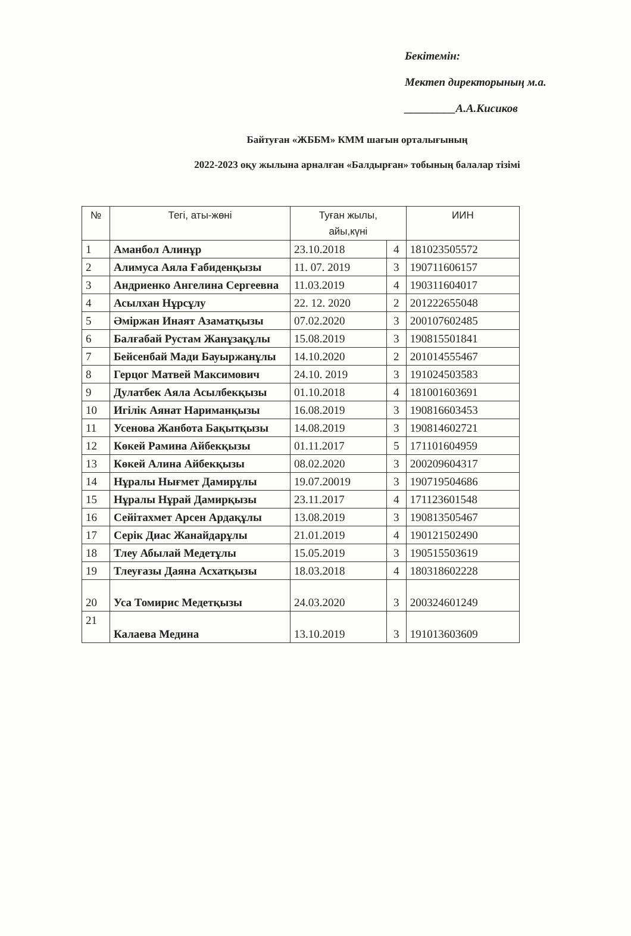Бекітемін:
Мектеп директорының м.а.
_________А.А.Кисиков
Байтуған «ЖББМ» КММ шағын орталығының
2022-2023 оқу жылына арналған «Балдырған» тобының балалар тізімі
| № | Тегі, аты-жөні | Туған жылы, айы,күні | | ИИН |
| --- | --- | --- | --- | --- |
| 1 | Аманбол Алинұр | 23.10.2018 | 4 | 181023505572 |
| 2 | Алимуса Аяла Ғабиденқызы | 11. 07. 2019 | 3 | 190711606157 |
| 3 | Андриенко Ангелина Сергеевна | 11.03.2019 | 4 | 190311604017 |
| 4 | Асылхан Нұрсұлу | 22. 12. 2020 | 2 | 201222655048 |
| 5 | Әміржан Инаят Азаматқызы | 07.02.2020 | 3 | 200107602485 |
| 6 | Балғабай Рустам Жанұзақұлы | 15.08.2019 | 3 | 190815501841 |
| 7 | Бейсенбай Мади Бауыржанұлы | 14.10.2020 | 2 | 201014555467 |
| 8 | Герцог Матвей Максимович | 24.10. 2019 | 3 | 191024503583 |
| 9 | Дулатбек Аяла Асылбекқызы | 01.10.2018 | 4 | 181001603691 |
| 10 | Игілік Аянат Нариманқызы | 16.08.2019 | 3 | 190816603453 |
| 11 | Усенова Жанбота Бақытқызы | 14.08.2019 | 3 | 190814602721 |
| 12 | Көкей Рамина Айбекқызы | 01.11.2017 | 5 | 171101604959 |
| 13 | Көкей Алина Айбекқызы | 08.02.2020 | 3 | 200209604317 |
| 14 | Нұралы Нығмет Дамирұлы | 19.07.20019 | 3 | 190719504686 |
| 15 | Нұралы Нұрай Дамирқызы | 23.11.2017 | 4 | 171123601548 |
| 16 | Сейітахмет Арсен Ардақұлы | 13.08.2019 | 3 | 190813505467 |
| 17 | Серік Диас Жанайдарұлы | 21.01.2019 | 4 | 190121502490 |
| 18 | Тлеу Абылай Медетұлы | 15.05.2019 | 3 | 190515503619 |
| 19 | Тлеуғазы Даяна Асхатқызы | 18.03.2018 | 4 | 180318602228 |
| 20 | Уса Томирис Медетқызы | 24.03.2020 | 3 | 200324601249 |
| 21 | Калаева Медина | 13.10.2019 | 3 | 191013603609 |